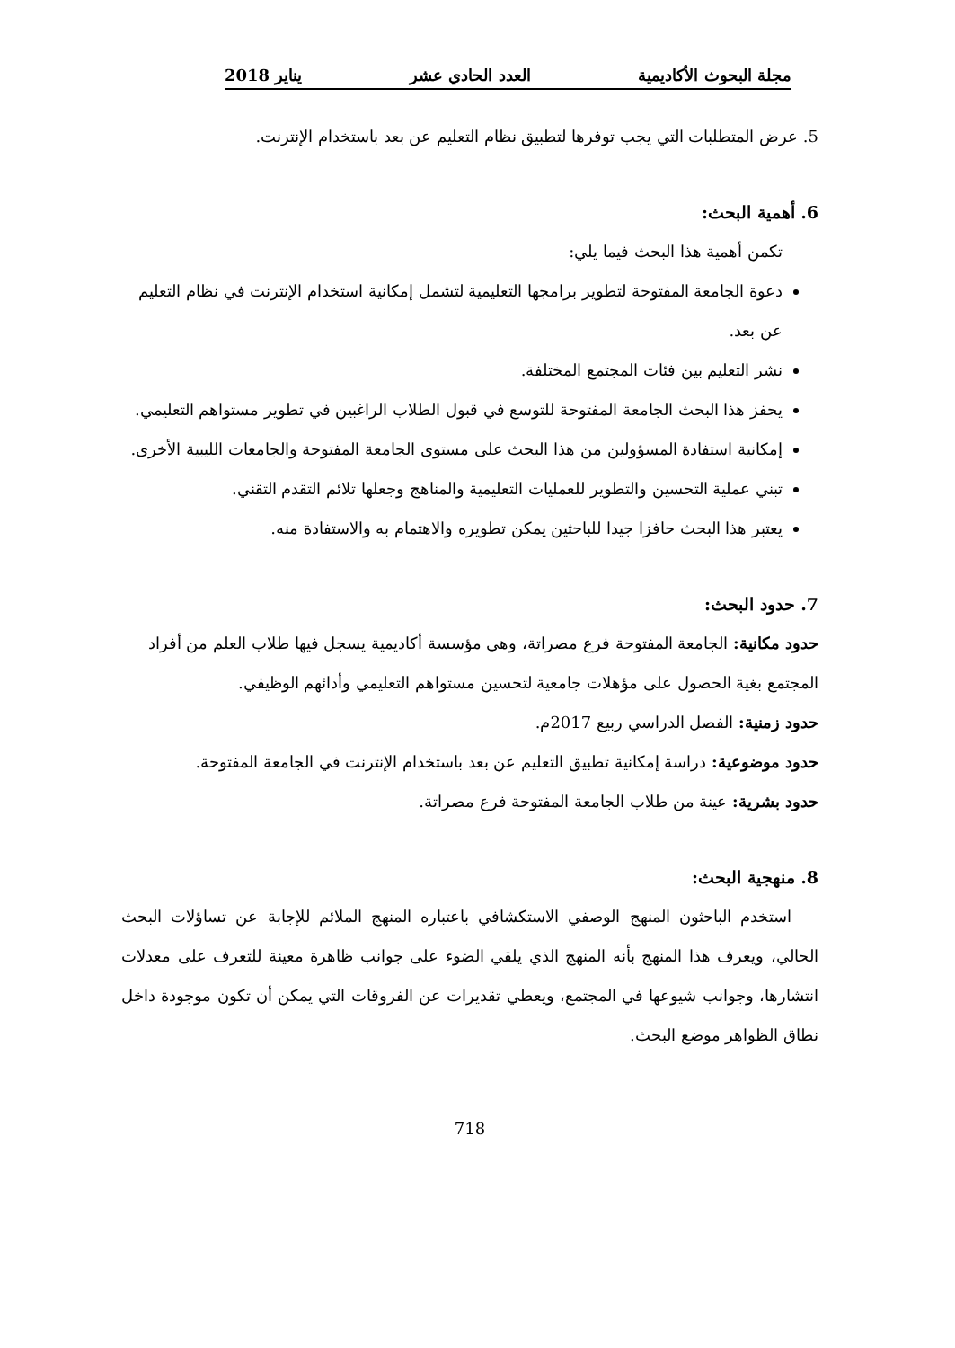مجلة البحوث الأكاديمية العدد الحادي عشر يناير 2018
5. عرض المتطلبات التي يجب توفرها لتطبيق نظام التعليم عن بعد باستخدام الإنترنت.
6. أهمية البحث:
تكمن أهمية هذا البحث فيما يلي:
دعوة الجامعة المفتوحة لتطوير برامجها التعليمية لتشمل إمكانية استخدام الإنترنت في نظام التعليم عن بعد.
نشر التعليم بين فئات المجتمع المختلفة.
يحفز هذا البحث الجامعة المفتوحة للتوسع في قبول الطلاب الراغبين في تطوير مستواهم التعليمي.
إمكانية استفادة المسؤولين من هذا البحث على مستوى الجامعة المفتوحة والجامعات الليبية الأخرى.
تبني عملية التحسين والتطوير للعمليات التعليمية والمناهج وجعلها تلائم التقدم التقني.
يعتبر هذا البحث حافزا جيدا للباحثين يمكن تطويره والاهتمام به والاستفادة منه.
7. حدود البحث:
حدود مكانية: الجامعة المفتوحة فرع مصراتة، وهي مؤسسة أكاديمية يسجل فيها طلاب العلم من أفراد المجتمع بغية الحصول على مؤهلات جامعية لتحسين مستواهم التعليمي وأدائهم الوظيفي.
حدود زمنية: الفصل الدراسي ربيع 2017م.
حدود موضوعية: دراسة إمكانية تطبيق التعليم عن بعد باستخدام الإنترنت في الجامعة المفتوحة.
حدود بشرية: عينة من طلاب الجامعة المفتوحة فرع مصراتة.
8. منهجية البحث:
استخدم الباحثون المنهج الوصفي الاستكشافي باعتباره المنهج الملائم للإجابة عن تساؤلات البحث الحالي، ويعرف هذا المنهج بأنه المنهج الذي يلقي الضوء على جوانب ظاهرة معينة للتعرف على معدلات انتشارها، وجوانب شيوعها في المجتمع، ويعطي تقديرات عن الفروقات التي يمكن أن تكون موجودة داخل نطاق الظواهر موضع البحث.
718